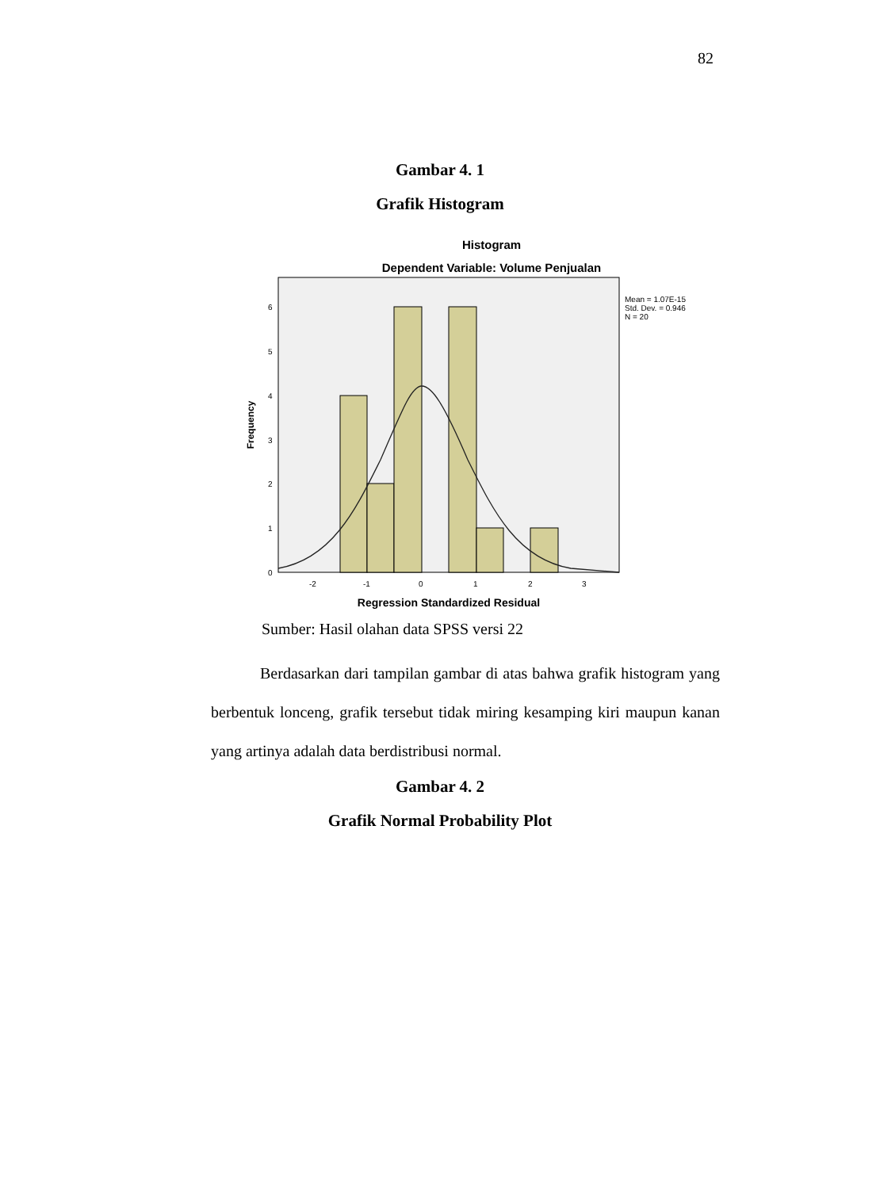82
Gambar 4. 1
Grafik Histogram
Histogram
Dependent Variable: Volume Penjualan
6
5
4
3
2
1
0
-2
-1
0
1
2
3
Frequency
Regression Standardized Residual
Mean = 1.07E-15
Std. Dev. = 0.946
N = 20
Sumber: Hasil olahan data SPSS versi 22
Berdasarkan dari tampilan gambar di atas bahwa grafik histogram yang berbentuk lonceng, grafik tersebut tidak miring kesamping kiri maupun kanan yang artinya adalah data berdistribusi normal.
Gambar 4. 2
Grafik Normal Probability Plot